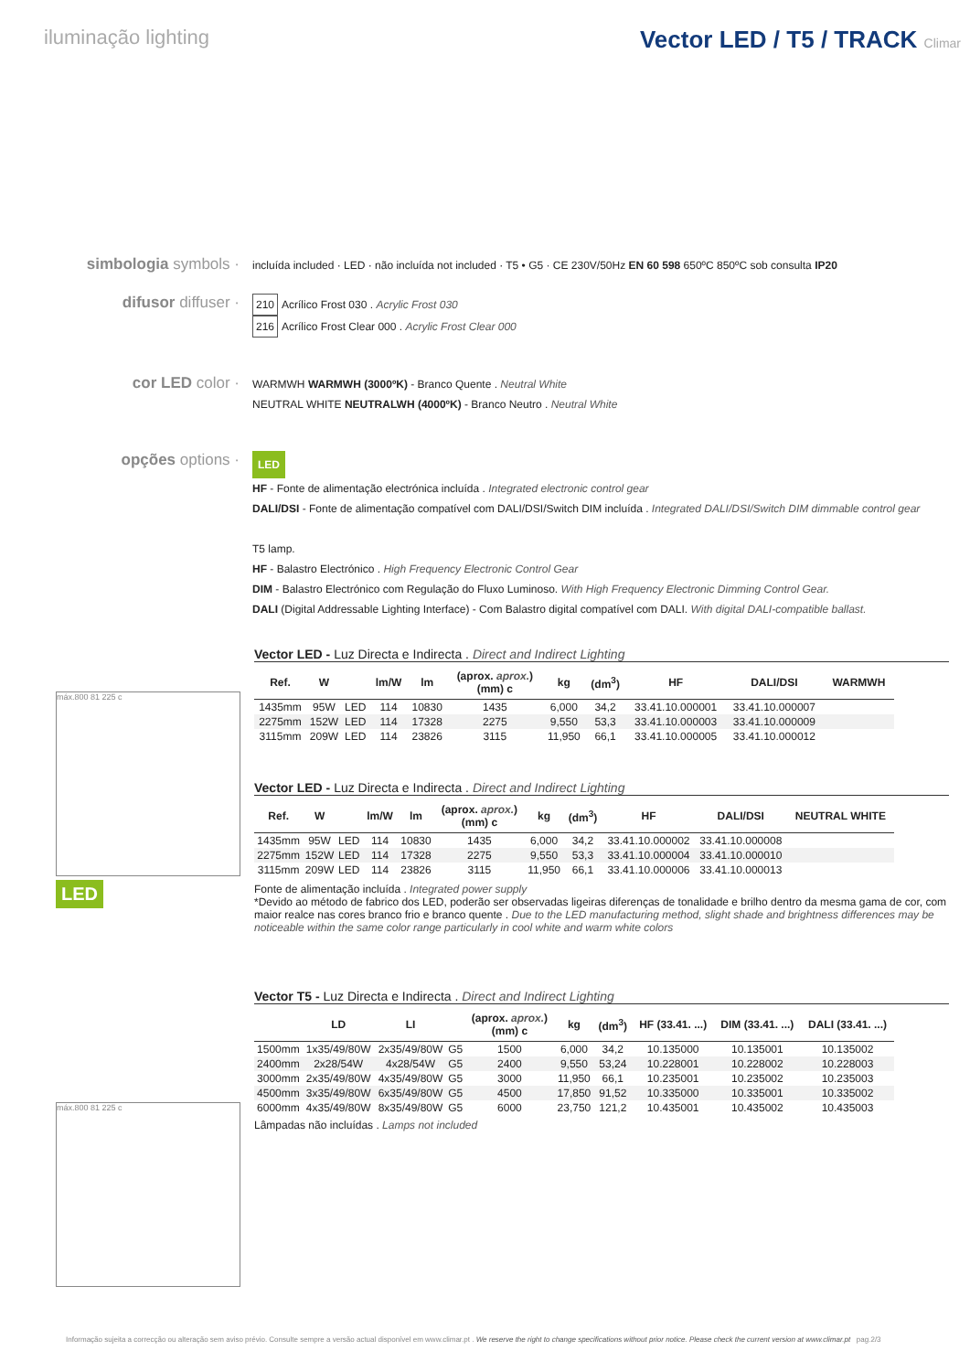iluminação lighting
Vector LED / T5 / TRACK Climar
simbologia symbols ·
incluída included · LED · não incluída not included · T5 • G5 · CE 230V/50Hz EN 60 598 650ºC 850ºC sob consulta IP20
difusor diffuser ·
210 Acrílico Frost 030 . Acrylic Frost 030
216 Acrílico Frost Clear 000 . Acrylic Frost Clear 000
cor LED color ·
WARMWH WARMWH (3000ºK) - Branco Quente . Neutral White
NEUTRAL WHITE NEUTRALWH (4000ºK) - Branco Neutro . Neutral White
opções options ·
LED
HF - Fonte de alimentação electrónica incluída . Integrated electronic control gear
DALI/DSI - Fonte de alimentação compatível com DALI/DSI/Switch DIM incluída . Integrated DALI/DSI/Switch DIM dimmable control gear
T5 lamp.
HF - Balastro Electrónico . High Frequency Electronic Control Gear
DIM - Balastro Electrónico com Regulação do Fluxo Luminoso. With High Frequency Electronic Dimming Control Gear.
DALI (Digital Addressable Lighting Interface) - Com Balastro digital compatível com DALI. With digital DALI-compatible ballast.
máx.800 81 225 c
LED
Vector LED - Luz Directa e Indirecta . Direct and Indirect Lighting
| Ref. | W | | lm/W | lm | (aprox. aprox. ) (mm) c | kg | (dm<sup>3</sup>) | HF | DALI/DSI | WARMWH |
| --- | --- | --- | --- | --- | --- | --- | --- | --- | --- | --- |
| 1435mm | 95W | LED | 114 | 10830 | 1435 | 6,000 | 34,2 | 33.41.10.000001 | 33.41.10.000007 | |
| 2275mm | 152W | LED | 114 | 17328 | 2275 | 9,550 | 53,3 | 33.41.10.000003 | 33.41.10.000009 | |
| 3115mm | 209W | LED | 114 | 23826 | 3115 | 11,950 | 66,1 | 33.41.10.000005 | 33.41.10.000012 | |
Vector LED - Luz Directa e Indirecta . Direct and Indirect Lighting
| Ref. | W | | lm/W | lm | (aprox. aprox. ) (mm) c | kg | (dm<sup>3</sup>) | HF | DALI/DSI | NEUTRAL WHITE |
| --- | --- | --- | --- | --- | --- | --- | --- | --- | --- | --- |
| 1435mm | 95W | LED | 114 | 10830 | 1435 | 6,000 | 34,2 | 33.41.10.000002 | 33.41.10.000008 | |
| 2275mm | 152W | LED | 114 | 17328 | 2275 | 9,550 | 53,3 | 33.41.10.000004 | 33.41.10.000010 | |
| 3115mm | 209W | LED | 114 | 23826 | 3115 | 11,950 | 66,1 | 33.41.10.000006 | 33.41.10.000013 | |
Fonte de alimentação incluída . Integrated power supply
*Devido ao método de fabrico dos LED, poderão ser observadas ligeiras diferenças de tonalidade e brilho dentro da mesma gama de cor, com maior realce nas cores branco frio e branco quente . Due to the LED manufacturing method, slight shade and brightness differences may be noticeable within the same color range particularly in cool white and warm white colors
máx.800 81 225 c
Vector T5 - Luz Directa e Indirecta . Direct and Indirect Lighting
| | LD | LI | | (aprox. aprox. ) (mm) c | kg | (dm<sup>3</sup>) | HF (33.41. ...) | DIM (33.41. ...) | DALI (33.41. ...) |
| --- | --- | --- | --- | --- | --- | --- | --- | --- | --- |
| 1500mm | 1x35/49/80W | 2x35/49/80W | G5 | 1500 | 6,000 | 34,2 | 10.135000 | 10.135001 | 10.135002 |
| 2400mm | 2x28/54W | 4x28/54W | G5 | 2400 | 9,550 | 53,24 | 10.228001 | 10.228002 | 10.228003 |
| 3000mm | 2x35/49/80W | 4x35/49/80W | G5 | 3000 | 11,950 | 66,1 | 10.235001 | 10.235002 | 10.235003 |
| 4500mm | 3x35/49/80W | 6x35/49/80W | G5 | 4500 | 17,850 | 91,52 | 10.335000 | 10.335001 | 10.335002 |
| 6000mm | 4x35/49/80W | 8x35/49/80W | G5 | 6000 | 23,750 | 121,2 | 10.435001 | 10.435002 | 10.435003 |
Lâmpadas não incluídas . Lamps not included
Informação sujeita a correcção ou alteração sem aviso prévio. Consulte sempre a versão actual disponível em www.climar.pt . We reserve the right to change specifications without prior notice. Please check the current version at www.climar.pt pag.2/3